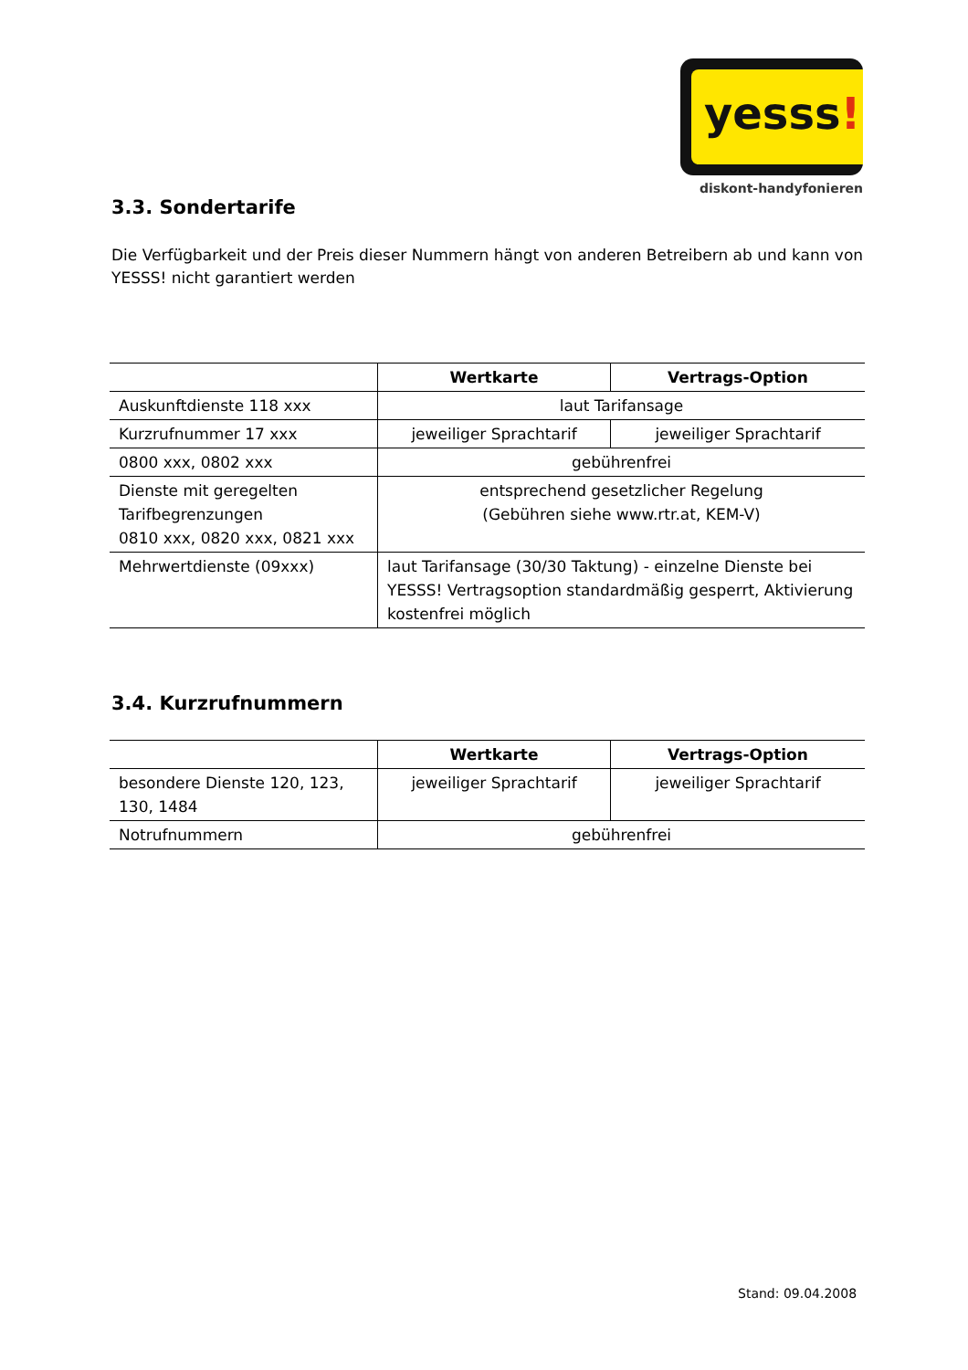yesss!
diskont-handyfonieren
3.3. Sondertarife
Die Verfügbarkeit und der Preis dieser Nummern hängt von anderen Betreibern ab und kann von YESSS! nicht garantiert werden
| | Wertkarte | Vertrags-Option |
| --- | --- | --- |
| Auskunftdienste 118 xxx | laut Tarifansage | |
| Kurzrufnummer 17 xxx | jeweiliger Sprachtarif | jeweiliger Sprachtarif |
| 0800 xxx, 0802 xxx | gebührenfrei | |
| Dienste mit geregelten Tarifbegrenzungen 0810 xxx, 0820 xxx, 0821 xxx | entsprechend gesetzlicher Regelung (Gebühren siehe www.rtr.at, KEM-V) | |
| Mehrwertdienste (09xxx) | laut Tarifansage (30/30 Taktung) - einzelne Dienste bei YESSS! Vertragsoption standardmäßig gesperrt, Aktivierung kostenfrei möglich | |
3.4. Kurzrufnummern
| | Wertkarte | Vertrags-Option |
| --- | --- | --- |
| besondere Dienste 120, 123, 130, 1484 | jeweiliger Sprachtarif | jeweiliger Sprachtarif |
| Notrufnummern | gebührenfrei | |
Stand: 09.04.2008